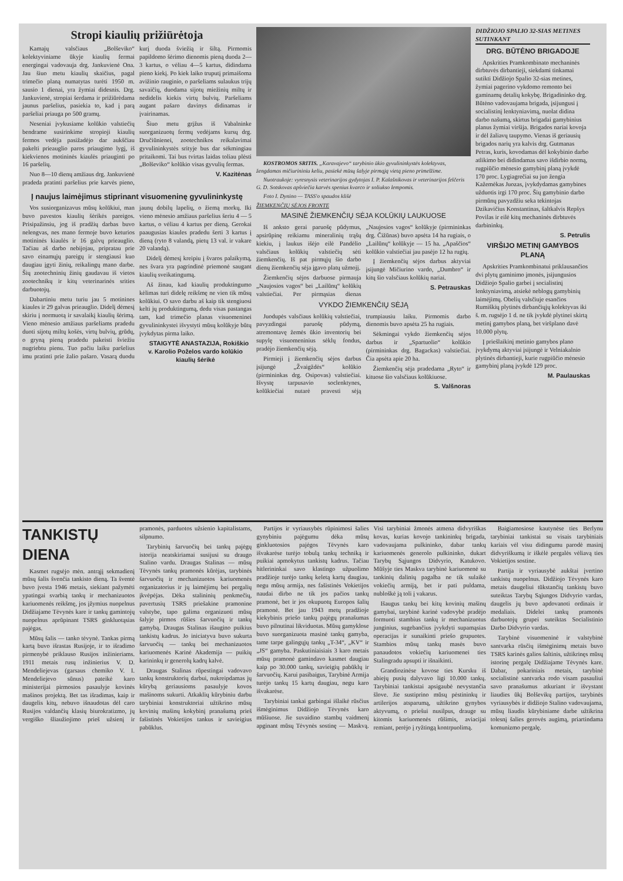Stropi kiaulių prižiūrėtoja
Kamajų valsčiaus „Bolševiko“ kolektyviniame ūkyje kiaulių fermai energingai vadovauja drg. Jankuvienė Ona. Jau šiuo metu kiaulių skaičius, pagal trimečio planą numatytas turėti 1950 m. sausio 1 dienai, yra žymiai didesnis. Drg. Jankuvienė, stropiai šerdama ir prižiūrėdama jaunus paršelius, pasiekia to, kad į parą paršeliai priauga po 500 gramų.
Neseniai įvykusiame kolūkio valstiečių bendrame susirinkime stropioji kiaulių fermos vedėja pasižadėjo dar aukščiau pakelti prieauglio paros priaugimo lygį, iš kiekvienos motininės kiaulės priauginti po 16 paršelių.
Nuo 8—10 dienų amžiaus drg. Jankuvienė pradeda pratinti paršelius prie karvės pieno, kurį duoda šviežią ir šiltą. Pirmomis papildomo šėrimo dienomis pieną duoda 2—3 kartus, o vėliau 4—5 kartus, didindama pieno kiekį. Po kiek laiko truputį primaišoma avižinio rauginio, o paršeliams sulaukus trijų savaičių, duodama sijotų miežinių miltų ir nedidelis kiekis virtų bulvių. Paršeliams augant pašaro davinys didinamas ir įvairinamas.
Šiuo metu grįžus iš Vabalninke suorganizuotų fermų vedėjams kursų drg. Dručiūnienei, zootechnikos reikalavimai gyvulininkystės srityje bus dar sėkmingiau pritaikomi. Tai bus tvirtas laidas toliau plėsti „Bolševiko“ kolūkio visas gyvulių fermas.
V. Kazitėnas
Į naujus laimėjimus stiprinant visuomeninę gyvulininkystę
Vos susiorganizavus mūsų kolūkiui, man buvo pavestos kiaulių šėrikės pareigos. Prisipažinsiu, jog iš pradžių darbas buvo nelengvas, nes mano fermoje buvo keturios motininės kiaulės ir 16 galvų prieauglio. Tačiau aš darbo nebijojau, pripratau prie savo einamųjų pareigų ir stengiausi kuo daugiau įgyti žinių, reikalingų mano darbe. Šių zootechninių žinių gaudavau iš vietos zootechnikų ir kitų veterinarinės srities darbuotojų.
Dabartiniu metu turiu jau 5 motinines kiaules ir 29 galvas prieauglio. Didelį dėmesį skiriu į normuotą ir savalaikį kiaulių šėrimą. Vieno mėnesio amžiaus paršeliams pradedu duoti sijotų miltų košės, virtų bulvių, grūdų, o gryną pieną pradedu pakeisti šviežiu nugriebtu pienu. Tuo pačiu laiku paršelius imu pratinti prie žalio pašaro. Vasarą duodu jaunų dobilų lapelių, o žiemą morkų. Iki vieno mėnesio amžiaus paršelius šeriu 4 — 5 kartus, o vėliau 4 kartus per dieną. Gerokai paaugusias kiaules pradedu šerti 3 kartus į dieną (ryto 8 valandą, pietų 13 val. ir vakare 20 valandą).
Didelį dėmesį kreipiu į švaros palaikymą, nes švara yra pagrindinė priemonė saugant kiaulių sveikatingumą.
Aš žinau, kad kiaulių produktingumo kėlimas turi didelę reikšmę ne vien tik mūsų kolūkiui. O savo darbu aš kaip tik stengiuosi kelti jų produktingumą, dedu visas pastangas tam, kad trimečio planas visuomeninei gyvulininkystei išvystyti mūsų kolūkyje būtų įvykdytas pirma laiko.
STAIGYTĖ ANASTAZIJA, Rokiškio v. Karolio Poželos vardo kolūkio kiaulių šėrikė
KOSTROMOS SRITIS. „Karavajevo“ tarybinio ūkio gyvulininkystės kolektyvas, žengdamas mičiurininiu keliu, pasiekė mūsų šalyje pirmąją vietą pieno primelžime.
Nuotraukoje: vyresnysis veterinarijos gydytojas I. P. Kalašnikovas ir veterinarijos felčeris G. D. Sotskovas apšviečia karvės spenius kvarco ir soliukso lempomis.
Foto I. Dynino — TASS'o spaudos klišė
ŽIEMKENČIŲ SĖJOS FRONTE
MASINĖ ŽIEMKENČIŲ SĖJA KOLŪKIŲ LAUKUOSE
Iš anksto gerai paruošę pūdymus, apsirūpinę reikiamu mineralinių trąšų kiekiu, į laukus išėjo eilė Pandėlio valsčiaus kolūkių valstiečių sėti žiemkenčių. Iš pat pirmųjų šio darbo dienų žiemkenčių sėja įgavo platų užmojį.
Žiemkenčių sėjos darbuose pirmauja „Naujosios vagos“ bei „Lailūnų“ kolūkių valstiečiai. Per pirmąsias dienas „Naujosios vagos“ kolūkyje (pirmininkas drg. Čižūnas) buvo apsėta 14 ha rugiais, o „Lailūnų“ kolūkyje — 15 ha. „Apaščios“ kolūkio valstiečiai jau pasėjo 12 ha rugių.
Į žiemkenčių sėjos darbus aktyviai įsijungė Mičiurino vardo, „Dumbro“ ir kitų šio valsčiaus kolūkių nariai.
S. Petrauskas
VYKDO ŽIEMKENČIŲ SĖJĄ
Juodupės valsčiaus kolūkių valstiečiai, pavyzdingai paruošę pūdymą, atremontavę žemės ūkio inventorių bei supylę visuomeninius sėklų fondus, pradėjo žiemkenčių sėją.
Pirmieji į žiemkenčių sėjos darbus įsijungė „Žvaigždės“ kolūkio (pirmininkas drg. Osipovas) valstiečiai. Išvystę tarpusavio soclenktynes, kolūkiečiai nutarė pravesti sėją trumpiausiu laiku. Pirmomis darbo dienomis buvo apsėta 25 ha rugiais.
Sėkmingai vykdo žiemkenčių sėjos darbus ir „Spartuolio“ kolūkio (pirmininkas drg. Bagackas) valstiečiai. Čia apsėta apie 20 ha.
Žiemkenčių sėja pradedama „Ryto“ ir kituose šio valsčiaus kolūkiuose.
S. Valšnoras
DIDŽIOJO SPALIO 32-SIAS METINES SUTINKANT
DRG. BŪTĖNO BRIGADOJE
Apskrities Pramkombinato mechaninės dirbtuvės dirbantieji, siekdami tinkamai sutikti Didžiojo Spalio 32-sias metines, žymiai pagerino vykdomo remonto bei gaminamų detalių kokybę. Brigadininko drg. Būtėno vadovaujama brigada, įsijungusi į socialistinį lenktyniavimą, nuolat didina darbo našumą, skirtus brigadai gamybinius planus žymiai viršija. Brigados nariai kovoja ir dėl žaliavų taupymo. Vienas iš geriausių brigados narių yra kalvis drg. Gutmanas Petras, kuris, kovodamas dėl kokybinio darbo atlikimo bei didindamas savo išdirbio normą, rugpiūčio mėnesio gamybinį planą įvykdė 170 proc. Lygiagrečiai su juo žengia Kažemėkas Juozas, įvykdydamas gamybines užduotis irgi 170 proc. Šių gamybinio darbo pirmūnų pavyzdžiu seka tekintojas Dzikavičius Konstantinas, šaltkalvis Repšys Povilas ir eilė kitų mechaninės dirbtuvės darbininkų.
S. Petrulis
VIRŠIJO METINĮ GAMYBOS PLANĄ
Apskrities Pramkombinatui priklausančios dvi plytų gaminimo įmonės, įsijungusios Didžiojo Spalio garbei į socialistinį lenktyniavimą, atsiekė neblogų gamybinių laimėjimų. Obelių valsčiuje esančios Rumiškių plytinės dirbančiųjų kolektyvas iki š. m. rugsėjo 1 d. ne tik įvykdė plytinei skirtą metinį gamybos planą, bet viršplano davė 10.000 plytų.
Į priešlaikinį metinio gamybos plano įvykdymą aktyviai įsijungė ir Velniakalnio plytinės dirbantieji, kurie rugpiūčio mėnesio gamybinį planą įvykdė 129 proc.
M. Paulauskas
TANKISTŲ DIENA
Kasmet rugsėjo mėn. antrąjį sekmadienį mūsų šalis švenčia tankisto dieną. Ta šventė buvo įvesta 1946 metais, siekiant pažymėti ypatingai svarbią tankų ir mechanizuotos kariuomenės reikšmę, jos įžymius nuopelnus Didžiajame Tėvynės kare ir tankų gamintojų nuopelnus aprūpinant TSRS ginkluotąsias pajėgas.
Mūsų šalis — tanko tėvynė. Tankas pirmą kartą buvo išrastas Rusijoje, ir to išradimo pirmenybė priklauso Rusijos inžinieriams. 1911 metais rusų inžinierius V. D. Mendeliejevas (garsaus chemiko V. I. Mendeliejevo sūnus) pateikė karo ministerijai pirmosios pasaulyje kovinės mašinos projektą. Bet tas išradimas, kaip ir daugelis kitų, nebuvo išnaudotas dėl caro Rusijos valdančių klasių biurokratizmo, jų vergiško šliaužiojimo prieš užsienį ir pramonės, parduotos užsienio kapitalistams, silpnumo.
Tarybinių šarvuočių bei tankų pajėgų istorija neatskiriamai susijusi su draugo Stalino vardu. Draugas Stalinas — mūsų Tėvynės tankų pramonės kūrėjas, tarybinės šarvuočių ir mechanizuotos kariuomenės organizatorius ir jų laimėjimų bei pergalių įkvėpėjas. Dėka stalininių penkmečių, pavertusių TSRS priešakine pramonine valstybe, tapo galima organizuoti mūsų šalyje pirmos rūšies šarvuočių ir tankų gamybą. Draugas Stalinas išaugino puikius tankistų kadrus. Jo iniciatyva buvo sukurta šarvuočių — tankų bei mechanizuotos kariuomenės Karinė Akademija — puikių karininkų ir generolų kadrų kalvė.
Draugas Stalinas rūpestingai vadovavo tankų konstruktorių darbui, nukreipdamas jų kūrybą geriausioms pasaulyje kovos mašinoms sukurti. Atkaklių kūrybiniu darbu tarybiniai konstruktoriai užtikrino mūsų kovinių mašinų kokybinį pranašumą prieš fašistinės Vokietijos tankus ir savieigius pabūklus.
Partijos ir vyriausybės rūpinimosi šalies gynybiniu pajėgumu dėka mūsų ginkluotosios pajėgos Tėvynės karo išvakarėse turėjo tobulą tankų techniką ir puikiai apmokytus tankistų kadrus. Tačiau hitlerininkai savo klastingo užpuolimo pradžioje turėjo tankų keletą kartų daugiau, negu mūsų armija, nes fašistinės Vokietijos naudai dirbo ne tik jos pačios tankų pramonė, bet ir jos okupuotų Europos šalių pramonė. Bet jau 1943 metų pradžioje kiekybinis priešo tankų pajėgų pranašumas buvo pilnutinai likviduotas. Mūsų gamyklose buvo suorganizuota masinė tankų gamyba, tame tarpe galingųjų tankų „T-34“, „KV“ ir „JS“ gamyba. Paskutiniaisiais 3 karo metais mūsų pramonė gamindavo kasmet daugiau kaip po 30.000 tankų, savieigių pabūklų ir šarvuočių. Karui pasibaigus, Tarybinė Armija turėjo tankų 15 kartų daugiau, negu karo išvakarėse.
Tarybiniai tankai garbingai išlaikė rūsčius išmėginimus Didžiojo Tėvynės karo mūšiuose. Jie suvaidino stambų vaidmenį apginant mūsų Tėvynės sostinę — Maskvą. Visi tarybiniai žmonės atmena didvyriškas kovas, kurias kovojo tankininkų brigada, vadovaujama pulkininko, dabar tankų kariuomenės generolo pulkininko, dukart Tarybų Sąjungos Didvyrio, Katukovo. Mūšyje ties Maskva tarybinė kariuomenė su tankinių dalinių pagalba ne tik sulaikė vokiečių armiją, bet ir pati puldama, nubloškė ją toli į vakarus.
Išaugus tankų bei kitų kovinių mašinų gamybai, tarybinė karinė vadovybė pradėjo formuoti stambius tankų ir mechanizuotus junginius, sugebančius įvykdyti supamąsias operacijas ir sunaikinti priešo grupuotes. Stambios mūsų tankų masės buvo panaudotos vokiečių kariuomenei ties Stalingradu apsupti ir išnaikinti.
Grandiozinėse kovose ties Kursku iš abiejų pusių dalyvavo ligi 10.000 tankų. Tarybiniai tankistai apsigaubė nevystančia šlove. Jie sustiprino mūsų pėstininkų ir artilerijos atsparumą, užtikrino gynybos aktyvumą, o priešui nusilpus, drauge su kitomis kariuomenės rūšimis, aviacijai remiant, perėjo į ryžtingą kontrpuolimą.
Baigiamosiose kautynėse ties Berlynu tarybiniai tankistai su visais tarybiniais kariais vėl visu didingumu parodė masinį didvyriškumą ir iškėlė pergalės vėliavą ties Vokietijos sostine.
Partija ir vyriausybė aukštai įvertino tankistų nuopelnus. Didžiojo Tėvynės karo metais daugeliui tūkstančių tankistų buvo suteiktas Tarybų Sąjungos Didvyrio vardas, daugelis jų buvo apdovanoti ordinais ir medaliais. Didelei tankų pramonės darbuotojų grupei suteiktas Socialistinio Darbo Didvyrio vardas.
Tarybinė visuomeninė ir valstybinė santvarka rūsčių išmėginimų metais buvo TSRS karinės galios šaltinis, užtikrinęs mūsų istorinę pergalę Didžiajame Tėvynės kare. Dabar, pokariniais metais, tarybinė socialistinė santvarka rodo visam pasauliui savo pranašumus atkuriant ir išvystant liaudies ūkį Bolševikų partijos, tarybinės vyriausybės ir didžiojo Stalino vadovaujama, mūsų liaudis kūrybiniame darbe užtikrina tolesnį šalies gerovės augimą, priartindama komunizmo pergalę.